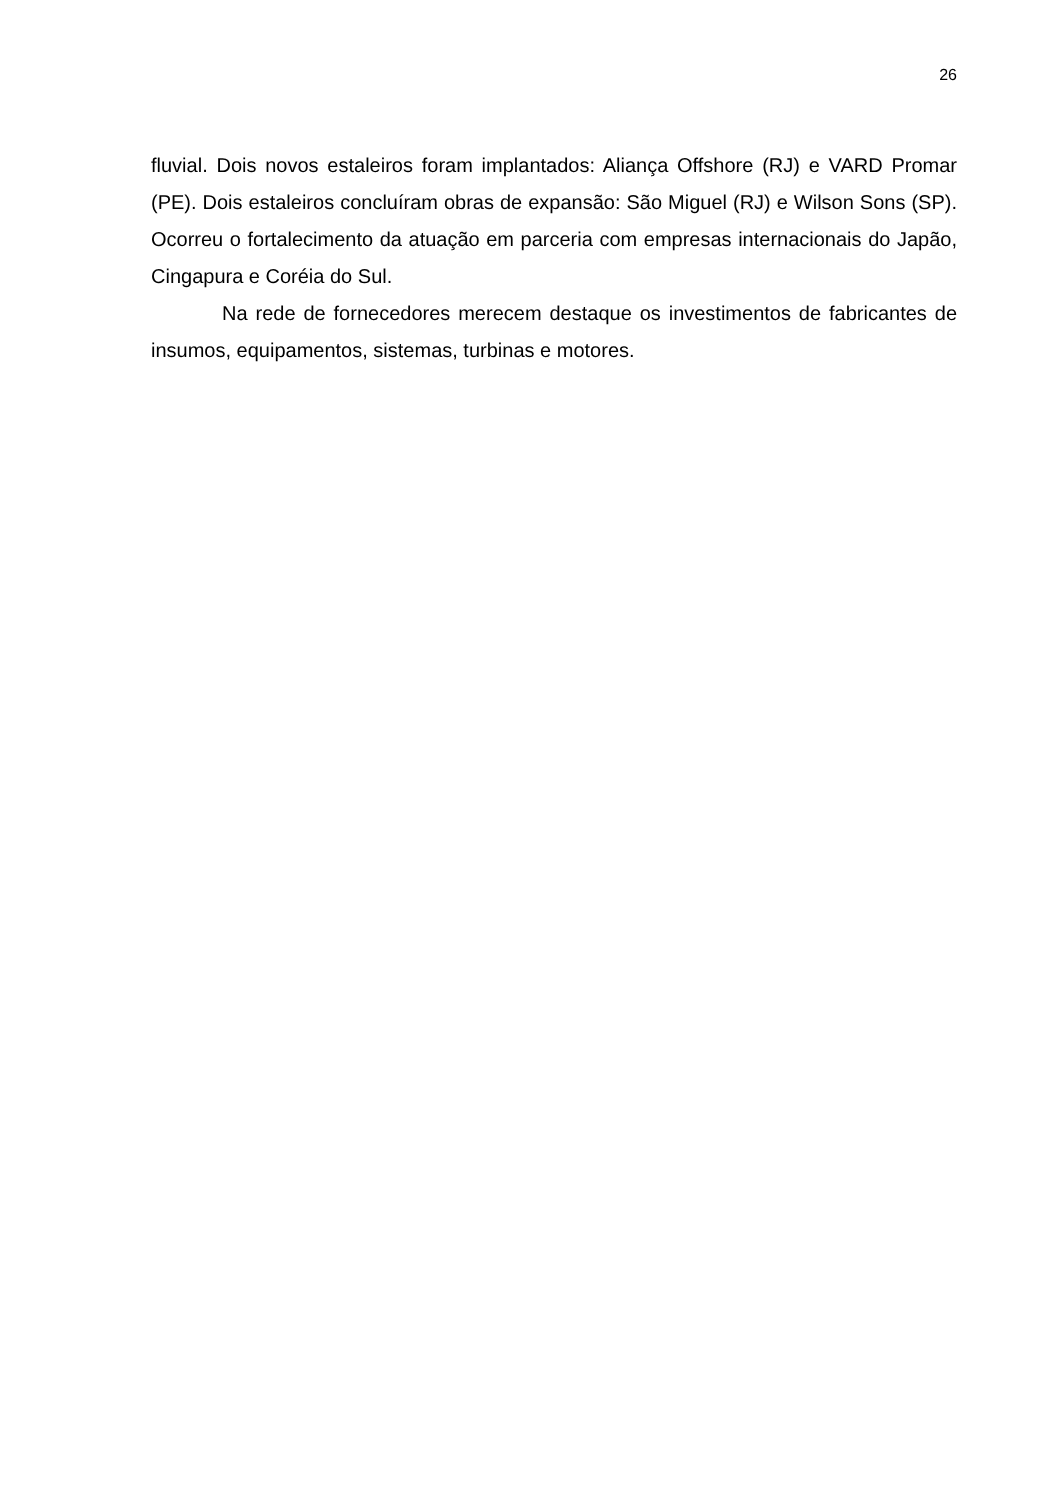26
fluvial. Dois novos estaleiros foram implantados: Aliança Offshore (RJ) e VARD Promar (PE). Dois estaleiros concluíram obras de expansão: São Miguel (RJ) e Wilson Sons (SP). Ocorreu o fortalecimento da atuação em parceria com empresas internacionais do Japão, Cingapura e Coréia do Sul.
Na rede de fornecedores merecem destaque os investimentos de fabricantes de insumos, equipamentos, sistemas, turbinas e motores.